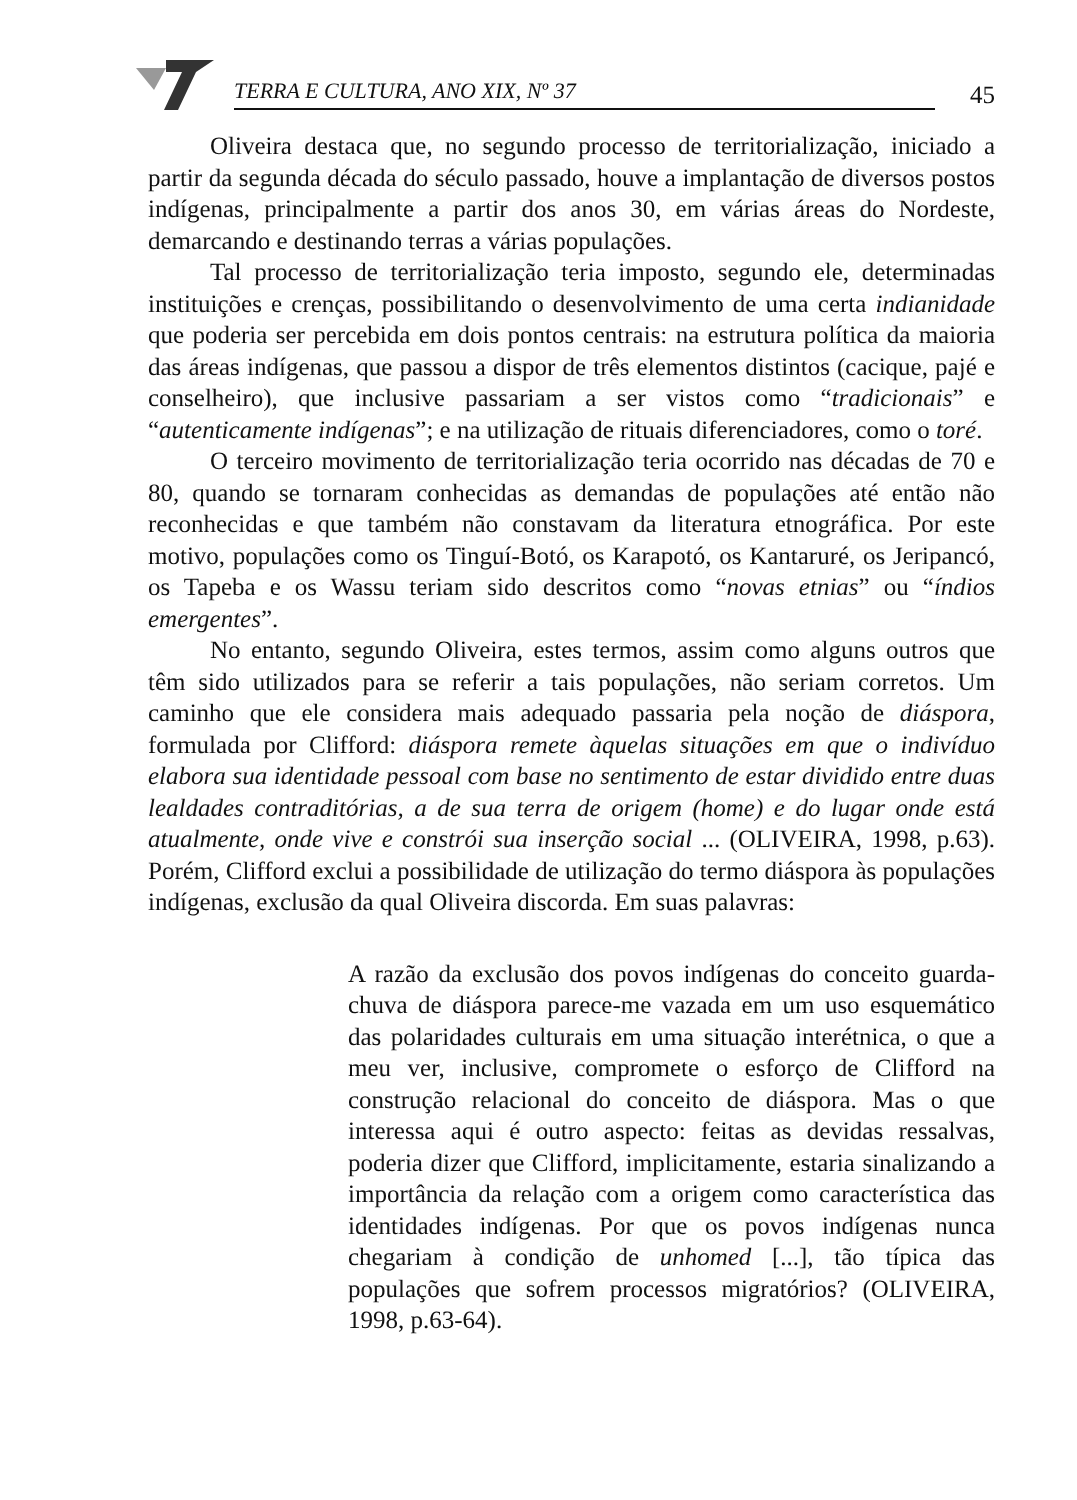TERRA E CULTURA, ANO XIX, Nº 37
45
Oliveira destaca que, no segundo processo de territorialização, iniciado a partir da segunda década do século passado, houve a implantação de diversos postos indígenas, principalmente a partir dos anos 30, em várias áreas do Nordeste, demarcando e destinando terras a várias populações.
Tal processo de territorialização teria imposto, segundo ele, determinadas instituições e crenças, possibilitando o desenvolvimento de uma certa indianidade que poderia ser percebida em dois pontos centrais: na estrutura política da maioria das áreas indígenas, que passou a dispor de três elementos distintos (cacique, pajé e conselheiro), que inclusive passariam a ser vistos como “tradicionais” e “autenticamente indígenas”; e na utilização de rituais diferenciadores, como o toré.
O terceiro movimento de territorialização teria ocorrido nas décadas de 70 e 80, quando se tornaram conhecidas as demandas de populações até então não reconhecidas e que também não constavam da literatura etnográfica. Por este motivo, populações como os Tinguí-Botó, os Karapotó, os Kantaruré, os Jeripancó, os Tapeba e os Wassu teriam sido descritos como “novas etnias” ou “índios emergentes”.
No entanto, segundo Oliveira, estes termos, assim como alguns outros que têm sido utilizados para se referir a tais populações, não seriam corretos. Um caminho que ele considera mais adequado passaria pela noção de diáspora, formulada por Clifford: diáspora remete àquelas situações em que o indivíduo elabora sua identidade pessoal com base no sentimento de estar dividido entre duas lealdades contraditórias, a de sua terra de origem (home) e do lugar onde está atualmente, onde vive e constrói sua inserção social ... (OLIVEIRA, 1998, p.63). Porém, Clifford exclui a possibilidade de utilização do termo diáspora às populações indígenas, exclusão da qual Oliveira discorda. Em suas palavras:
A razão da exclusão dos povos indígenas do conceito guarda-chuva de diáspora parece-me vazada em um uso esquemático das polaridades culturais em uma situação interétnica, o que a meu ver, inclusive, compromete o esforço de Clifford na construção relacional do conceito de diáspora. Mas o que interessa aqui é outro aspecto: feitas as devidas ressalvas, poderia dizer que Clifford, implicitamente, estaria sinalizando a importância da relação com a origem como característica das identidades indígenas. Por que os povos indígenas nunca chegariam à condição de unhomed [...], tão típica das populações que sofrem processos migratórios? (OLIVEIRA, 1998, p.63-64).